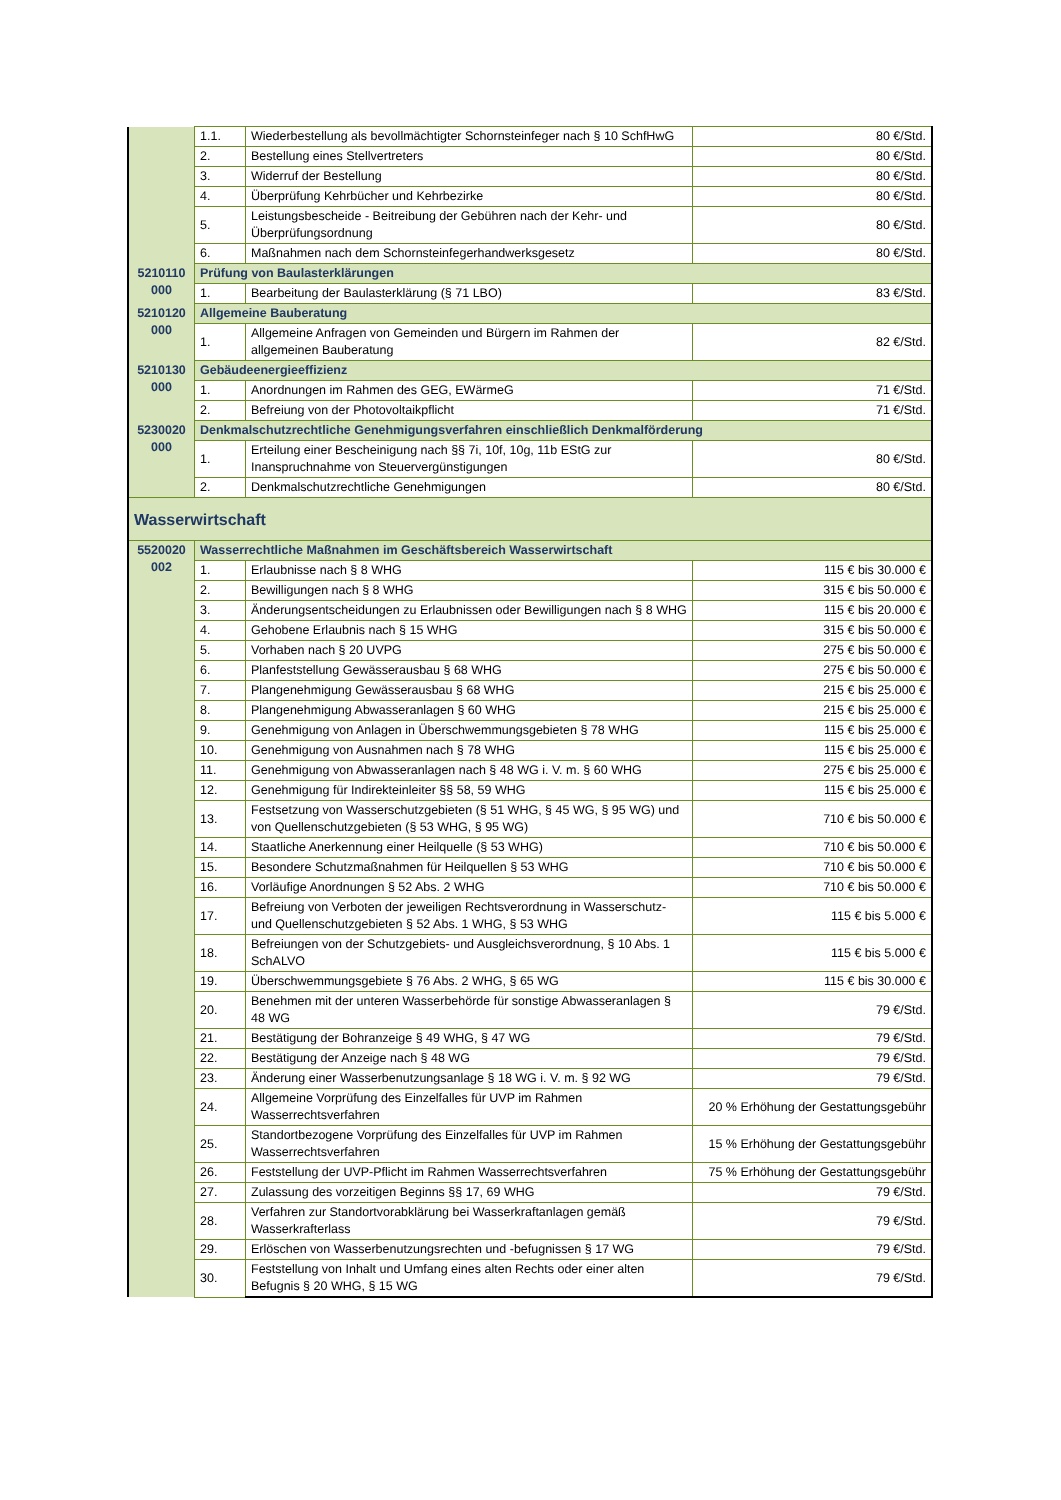| | 1.1. | Wiederbestellung als bevollmächtigter Schornsteinfeger nach § 10 SchfHwG | 80 €/Std. |
| | 2. | Bestellung eines Stellvertreters | 80 €/Std. |
| | 3. | Widerruf der Bestellung | 80 €/Std. |
| | 4. | Überprüfung Kehrbücher und Kehrbezirke | 80 €/Std. |
| | 5. | Leistungsbescheide - Beitreibung der Gebühren nach der Kehr- und Überprüfungsordnung | 80 €/Std. |
| | 6. | Maßnahmen nach dem Schornsteinfegerhandwerksgesetz | 80 €/Std. |
| 5210110 000 | Prüfung von Baulasterklärungen | | |
| | 1. | Bearbeitung der Baulasterklärung (§ 71 LBO) | 83 €/Std. |
| 5210120 000 | Allgemeine Bauberatung | | |
| | 1. | Allgemeine Anfragen von Gemeinden und Bürgern im Rahmen der allgemeinen Bauberatung | 82 €/Std. |
| 5210130 000 | Gebäudeenergieeffizienz | | |
| | 1. | Anordnungen im Rahmen des GEG, EWärmeG | 71 €/Std. |
| | 2. | Befreiung von der Photovoltaikpflicht | 71 €/Std. |
| 5230020 000 | Denkmalschutzrechtliche Genehmigungsverfahren einschließlich Denkmalförderung | | |
| | 1. | Erteilung einer Bescheinigung nach §§ 7i, 10f, 10g, 11b EStG zur Inanspruchnahme von Steuervergünstigungen | 80 €/Std. |
| | 2. | Denkmalschutzrechtliche Genehmigungen | 80 €/Std. |
| Wasserwirtschaft | | | |
| 5520020 002 | Wasserrechtliche Maßnahmen im Geschäftsbereich Wasserwirtschaft | | |
| | 1. | Erlaubnisse nach § 8 WHG | 115 € bis 30.000 € |
| | 2. | Bewilligungen nach § 8 WHG | 315 € bis 50.000 € |
| | 3. | Änderungsentscheidungen zu Erlaubnissen oder Bewilligungen nach § 8 WHG | 115 € bis 20.000 € |
| | 4. | Gehobene Erlaubnis nach § 15 WHG | 315 € bis 50.000 € |
| | 5. | Vorhaben nach § 20 UVPG | 275 € bis 50.000 € |
| | 6. | Planfeststellung Gewässerausbau § 68 WHG | 275 € bis 50.000 € |
| | 7. | Plangenehmigung Gewässerausbau § 68 WHG | 215 € bis 25.000 € |
| | 8. | Plangenehmigung Abwasseranlagen § 60 WHG | 215 € bis 25.000 € |
| | 9. | Genehmigung von Anlagen in Überschwemmungsgebieten § 78 WHG | 115 € bis 25.000 € |
| | 10. | Genehmigung von Ausnahmen nach § 78 WHG | 115 € bis 25.000 € |
| | 11. | Genehmigung von Abwasseranlagen nach § 48 WG i. V. m. § 60 WHG | 275 € bis 25.000 € |
| | 12. | Genehmigung für Indirekteinleiter §§ 58, 59 WHG | 115 € bis 25.000 € |
| | 13. | Festsetzung von Wasserschutzgebieten (§ 51 WHG, § 45 WG, § 95 WG) und von Quellenschutzgebieten (§ 53 WHG, § 95 WG) | 710 € bis 50.000 € |
| | 14. | Staatliche Anerkennung einer Heilquelle (§ 53 WHG) | 710 € bis 50.000 € |
| | 15. | Besondere Schutzmaßnahmen für Heilquellen § 53 WHG | 710 € bis 50.000 € |
| | 16. | Vorläufige Anordnungen § 52 Abs. 2 WHG | 710 € bis 50.000 € |
| | 17. | Befreiung von Verboten der jeweiligen Rechtsverordnung in Wasserschutz- und Quellenschutzgebieten § 52 Abs. 1 WHG, § 53 WHG | 115 € bis 5.000 € |
| | 18. | Befreiungen von der Schutzgebiets- und Ausgleichsverordnung, § 10 Abs. 1 SchALVO | 115 € bis 5.000 € |
| | 19. | Überschwemmungsgebiete § 76 Abs. 2 WHG, § 65 WG | 115 € bis 30.000 € |
| | 20. | Benehmen mit der unteren Wasserbehörde für sonstige Abwasseranlagen § 48 WG | 79 €/Std. |
| | 21. | Bestätigung der Bohranzeige § 49 WHG, § 47 WG | 79 €/Std. |
| | 22. | Bestätigung der Anzeige nach § 48 WG | 79 €/Std. |
| | 23. | Änderung einer Wasserbenutzungsanlage § 18 WG i. V. m. § 92 WG | 79 €/Std. |
| | 24. | Allgemeine Vorprüfung des Einzelfalles für UVP im Rahmen Wasserrechtsverfahren | 20 % Erhöhung der Gestattungsgebühr |
| | 25. | Standortbezogene Vorprüfung des Einzelfalles für UVP im Rahmen Wasserrechtsverfahren | 15 % Erhöhung der Gestattungsgebühr |
| | 26. | Feststellung der UVP-Pflicht im Rahmen Wasserrechtsverfahren | 75 % Erhöhung der Gestattungsgebühr |
| | 27. | Zulassung des vorzeitigen Beginns §§ 17, 69 WHG | 79 €/Std. |
| | 28. | Verfahren zur Standortvorabklärung bei Wasserkraftanlagen gemäß Wasserkrafterlass | 79 €/Std. |
| | 29. | Erlöschen von Wasserbenutzungsrechten und -befugnissen § 17 WG | 79 €/Std. |
| | 30. | Feststellung von Inhalt und Umfang eines alten Rechts oder einer alten Befugnis § 20 WHG, § 15 WG | 79 €/Std. |